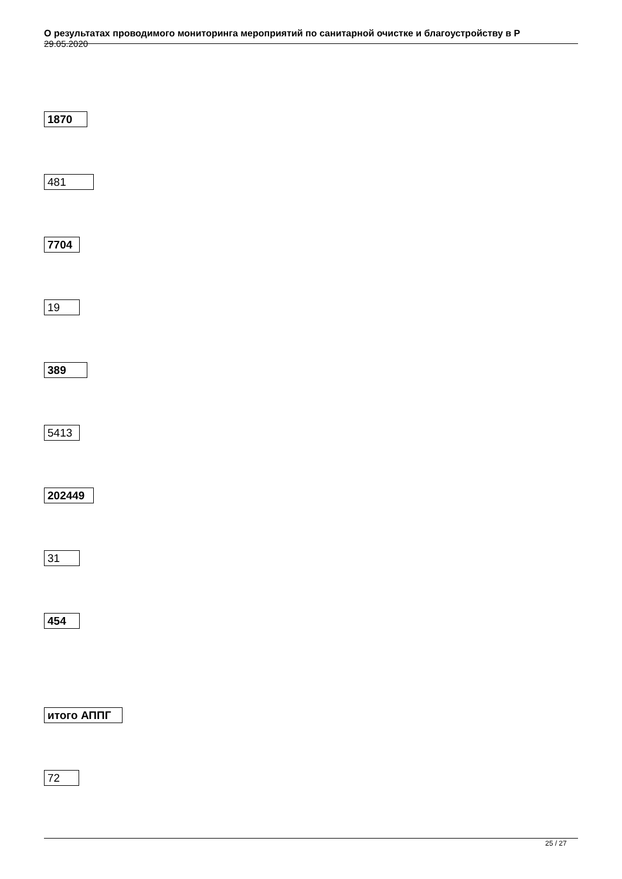О результатах проводимого мониторинга мероприятий по санитарной очистке и благоустройству в Р
29.05.2020
1870
481
7704
19
389
5413
202449
31
454
итого АППГ
72
25 / 27